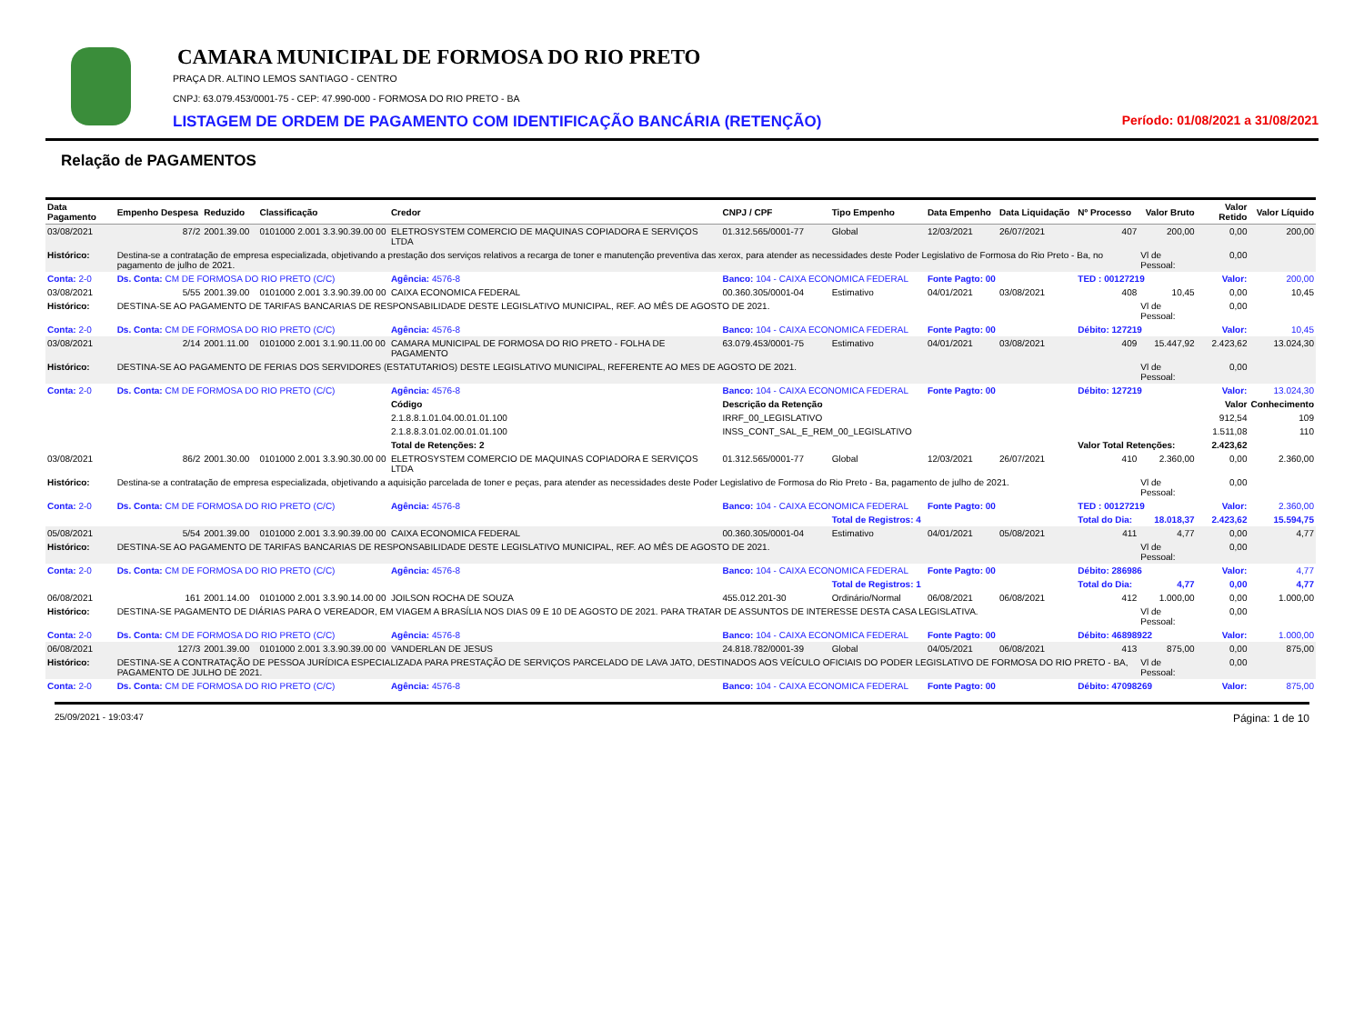CAMARA MUNICIPAL DE FORMOSA DO RIO PRETO
PRAÇA DR. ALTINO LEMOS SANTIAGO - CENTRO
CNPJ: 63.079.453/0001-75 - CEP: 47.990-000 - FORMOSA DO RIO PRETO - BA
LISTAGEM DE ORDEM DE PAGAMENTO COM IDENTIFICAÇÃO BANCÁRIA (RETENÇÃO) Período: 01/08/2021 a 31/08/2021
Relação de PAGAMENTOS
| Data Pagamento | Empenho Despesa | Reduzido | Classificação | Credor | CNPJ / CPF | Tipo Empenho | Data Empenho | Data Liquidação | Nº Processo | Valor Bruto | Valor Retido | Valor Líquido |
| --- | --- | --- | --- | --- | --- | --- | --- | --- | --- | --- | --- | --- |
| 03/08/2021 | 87/2 | 2001.39.00 | 0101000 2.001 3.3.90.39.00 00 | ELETROSYSTEM COMERCIO DE MAQUINAS COPIADORA E SERVIÇOS LTDA | 01.312.565/0001-77 | Global | 12/03/2021 | 26/07/2021 | 407 | 200,00 | 0,00 | 200,00 |
| Histórico: | Destina-se a contratação de empresa especializada, objetivando a prestação dos serviços relativos a recarga de toner e manutenção preventiva das xerox, para atender as necessidades deste Poder Legislativo de Formosa do Rio Preto - Ba, no pagamento de julho de 2021. | | | | | | | | | Vl de Pessoal: | 0,00 | |
| Conta: 2-0 | Ds. Conta: CM DE FORMOSA DO RIO PRETO (C/C) | | | Agência: 4576-8 | Banco: 104 - CAIXA ECONOMICA FEDERAL | | Fonte Pagto: 00 | | TED : 00127219 | | Valor: | 200,00 |
| 03/08/2021 | 5/55 | 2001.39.00 | 0101000 2.001 3.3.90.39.00 00 | CAIXA ECONOMICA FEDERAL | 00.360.305/0001-04 | Estimativo | 04/01/2021 | 03/08/2021 | 408 | 10,45 | 0,00 | 10,45 |
| Histórico: | DESTINA-SE AO PAGAMENTO DE TARIFAS BANCARIAS DE RESPONSABILIDADE DESTE LEGISLATIVO MUNICIPAL, REF. AO MÊS DE AGOSTO DE 2021. | | | | | | | | | Vl de Pessoal: | 0,00 | |
| Conta: 2-0 | Ds. Conta: CM DE FORMOSA DO RIO PRETO (C/C) | | | Agência: 4576-8 | Banco: 104 - CAIXA ECONOMICA FEDERAL | | Fonte Pagto: 00 | | Débito: 127219 | | Valor: | 10,45 |
| 03/08/2021 | 2/14 | 2001.11.00 | 0101000 2.001 3.1.90.11.00 00 | CAMARA MUNICIPAL DE FORMOSA DO RIO PRETO - FOLHA DE PAGAMENTO | 63.079.453/0001-75 | Estimativo | 04/01/2021 | 03/08/2021 | 409 | 15.447,92 | 2.423,62 | 13.024,30 |
| Histórico: | DESTINA-SE AO PAGAMENTO DE FERIAS DOS SERVIDORES (ESTATUTARIOS) DESTE LEGISLATIVO MUNICIPAL, REFERENTE AO MES DE AGOSTO DE 2021. | | | | | | | | | Vl de Pessoal: | 0,00 | |
| Conta: 2-0 | Ds. Conta: CM DE FORMOSA DO RIO PRETO (C/C) | | | Agência: 4576-8 | Banco: 104 - CAIXA ECONOMICA FEDERAL | | Fonte Pagto: 00 | | Débito: 127219 | | Valor: | 13.024,30 |
| | | | | Código | Descrição da Retenção | | | | | | Valor | Conhecimento |
| | | | | 2.1.8.8.1.01.04.00.01.01.100 | IRRF_00_LEGISLATIVO | | | | | | 912,54 | 109 |
| | | | | 2.1.8.8.3.01.02.00.01.01.100 | INSS_CONT_SAL_E_REM_00_LEGISLATIVO | | | | | | 1.511,08 | 110 |
| | | | | Total de Retenções: 2 | | | | | Valor Total Retenções: | | 2.423,62 | |
| 03/08/2021 | 86/2 | 2001.30.00 | 0101000 2.001 3.3.90.30.00 00 | ELETROSYSTEM COMERCIO DE MAQUINAS COPIADORA E SERVIÇOS LTDA | 01.312.565/0001-77 | Global | 12/03/2021 | 26/07/2021 | 410 | 2.360,00 | 0,00 | 2.360,00 |
| Histórico: | Destina-se a contratação de empresa especializada, objetivando a aquisição parcelada de toner e peças, para atender as necessidades deste Poder Legislativo de Formosa do Rio Preto - Ba, pagamento de julho de 2021. | | | | | | | | | Vl de Pessoal: | 0,00 | |
| Conta: 2-0 | Ds. Conta: CM DE FORMOSA DO RIO PRETO (C/C) | | | Agência: 4576-8 | Banco: 104 - CAIXA ECONOMICA FEDERAL | | Fonte Pagto: 00 | | TED : 00127219 | | Valor: | 2.360,00 |
| | | | | | | Total de Registros: 4 | | | Total do Dia: | 18.018,37 | 2.423,62 | 15.594,75 |
| 05/08/2021 | 5/54 | 2001.39.00 | 0101000 2.001 3.3.90.39.00 00 | CAIXA ECONOMICA FEDERAL | 00.360.305/0001-04 | Estimativo | 04/01/2021 | 05/08/2021 | 411 | 4,77 | 0,00 | 4,77 |
| Histórico: | DESTINA-SE AO PAGAMENTO DE TARIFAS BANCARIAS DE RESPONSABILIDADE DESTE LEGISLATIVO MUNICIPAL, REF. AO MÊS DE AGOSTO DE 2021. | | | | | | | | | Vl de Pessoal: | 0,00 | |
| Conta: 2-0 | Ds. Conta: CM DE FORMOSA DO RIO PRETO (C/C) | | | Agência: 4576-8 | Banco: 104 - CAIXA ECONOMICA FEDERAL | | Fonte Pagto: 00 | | Débito: 286986 | | Valor: | 4,77 |
| | | | | | | Total de Registros: 1 | | | Total do Dia: | 4,77 | 0,00 | 4,77 |
| 06/08/2021 | 161 | 2001.14.00 | 0101000 2.001 3.3.90.14.00 00 | JOILSON ROCHA DE SOUZA | 455.012.201-30 | Ordinário/Normal | 06/08/2021 | 06/08/2021 | 412 | 1.000,00 | 0,00 | 1.000,00 |
| Histórico: | DESTINA-SE PAGAMENTO DE DIÁRIAS PARA O VEREADOR, EM VIAGEM A BRASÍLIA NOS DIAS 09 E 10 DE AGOSTO DE 2021. PARA TRATAR DE ASSUNTOS DE INTERESSE DESTA CASA LEGISLATIVA. | | | | | | | | | Vl de Pessoal: | 0,00 | |
| Conta: 2-0 | Ds. Conta: CM DE FORMOSA DO RIO PRETO (C/C) | | | Agência: 4576-8 | Banco: 104 - CAIXA ECONOMICA FEDERAL | | Fonte Pagto: 00 | | Débito: 46898922 | | Valor: | 1.000,00 |
| 06/08/2021 | 127/3 | 2001.39.00 | 0101000 2.001 3.3.90.39.00 00 | VANDERLAN DE JESUS | 24.818.782/0001-39 | Global | 04/05/2021 | 06/08/2021 | 413 | 875,00 | 0,00 | 875,00 |
| Histórico: | DESTINA-SE A CONTRATAÇÃO DE PESSOA JURÍDICA ESPECIALIZADA PARA PRESTAÇÃO DE SERVIÇOS PARCELADO DE LAVA JATO, DESTINADOS AOS VEÍCULO OFICIAIS DO PODER LEGISLATIVO DE FORMOSA DO RIO PRETO - BA, PAGAMENTO DE JULHO DE 2021. | | | | | | | | | Vl de Pessoal: | 0,00 | |
| Conta: 2-0 | Ds. Conta: CM DE FORMOSA DO RIO PRETO (C/C) | | | Agência: 4576-8 | Banco: 104 - CAIXA ECONOMICA FEDERAL | | Fonte Pagto: 00 | | Débito: 47098269 | | Valor: | 875,00 |
25/09/2021 - 19:03:47 Página: 1 de 10